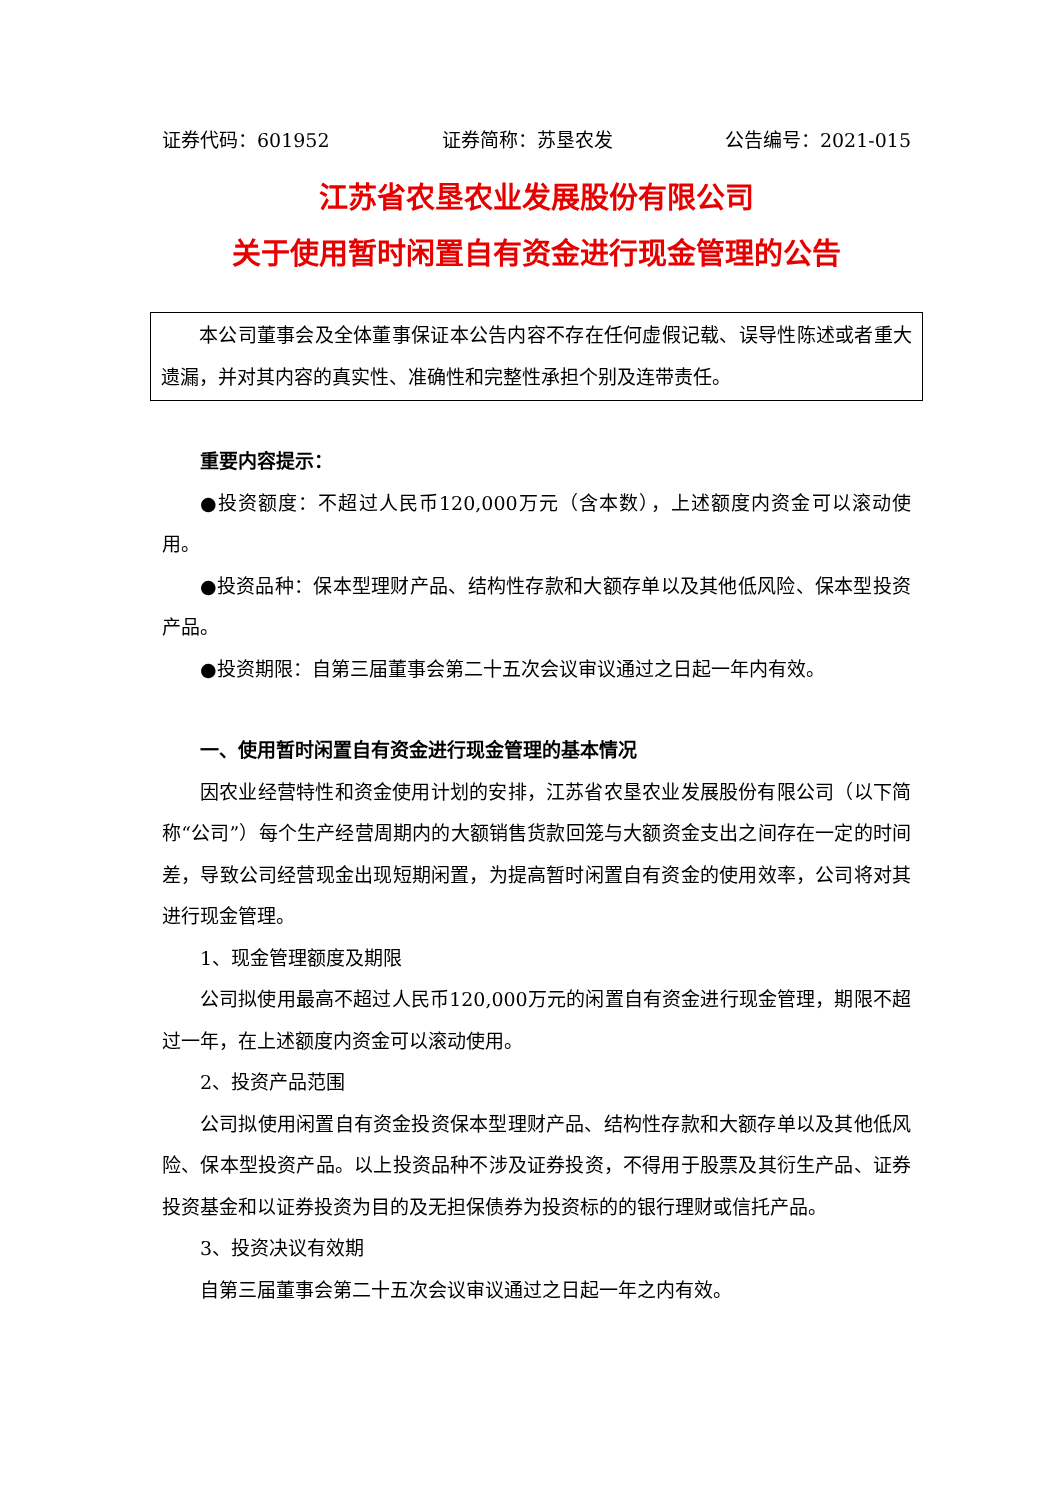证券代码：601952 证券简称：苏垦农发 公告编号：2021-015
江苏省农垦农业发展股份有限公司
关于使用暂时闲置自有资金进行现金管理的公告
本公司董事会及全体董事保证本公告内容不存在任何虚假记载、误导性陈述或者重大遗漏，并对其内容的真实性、准确性和完整性承担个别及连带责任。
重要内容提示：
●投资额度：不超过人民币120,000万元（含本数），上述额度内资金可以滚动使用。
●投资品种：保本型理财产品、结构性存款和大额存单以及其他低风险、保本型投资产品。
●投资期限：自第三届董事会第二十五次会议审议通过之日起一年内有效。
一、使用暂时闲置自有资金进行现金管理的基本情况
因农业经营特性和资金使用计划的安排，江苏省农垦农业发展股份有限公司（以下简称“公司”）每个生产经营周期内的大额销售货款回笼与大额资金支出之间存在一定的时间差，导致公司经营现金出现短期闲置，为提高暂时闲置自有资金的使用效率，公司将对其进行现金管理。
1、现金管理额度及期限
公司拟使用最高不超过人民币120,000万元的闲置自有资金进行现金管理，期限不超过一年，在上述额度内资金可以滚动使用。
2、投资产品范围
公司拟使用闲置自有资金投资保本型理财产品、结构性存款和大额存单以及其他低风险、保本型投资产品。以上投资品种不涉及证券投资，不得用于股票及其衍生产品、证券投资基金和以证券投资为目的及无担保债券为投资标的的银行理财或信托产品。
3、投资决议有效期
自第三届董事会第二十五次会议审议通过之日起一年之内有效。